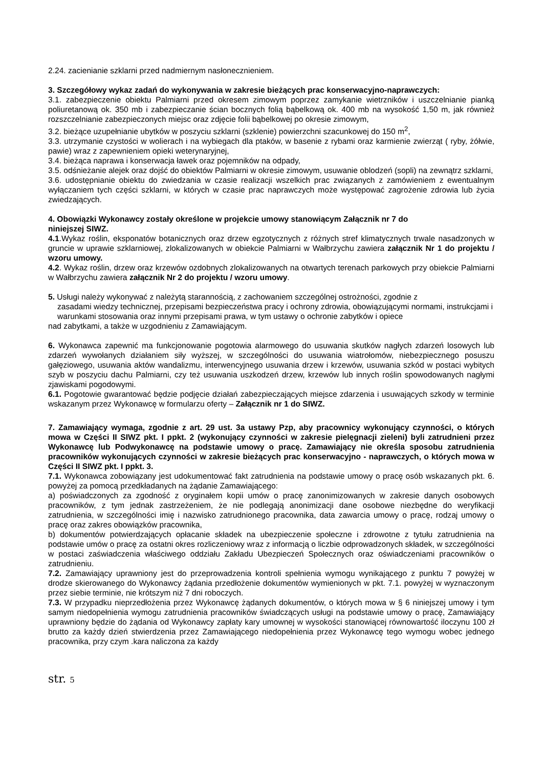2.24. zacienianie szklarni przed nadmiernym nasłonecznieniem.
3. Szczegółowy wykaz zadań do wykonywania w zakresie bieżących prac konserwacyjno-naprawczych:
3.1. zabezpieczenie obiektu Palmiarni przed okresem zimowym poprzez zamykanie wietrzników i uszczelnianie pianką poliuretanową ok. 350 mb i zabezpieczanie ścian bocznych folią bąbelkową ok. 400 mb na wysokość 1,50 m, jak również rozszczelnianie zabezpieczonych miejsc oraz zdjęcie folii bąbelkowej po okresie zimowym,
3.2. bieżące uzupełnianie ubytków w poszyciu szklarni (szklenie) powierzchni szacunkowej do 150 m<sup>2</sup>,
3.3. utrzymanie czystości w wolierach i na wybiegach dla ptaków, w basenie z rybami oraz karmienie zwierząt ( ryby, żółwie, pawie) wraz z zapewnieniem opieki weterynaryjnej,
3.4. bieżąca naprawa i konserwacja ławek oraz pojemników na odpady,
3.5. odśnieżanie alejek oraz dojść do obiektów Palmiarni w okresie zimowym, usuwanie oblodzeń (sopli) na zewnątrz szklarni,
3.6. udostępnianie obiektu do zwiedzania w czasie realizacji wszelkich prac związanych z zamówieniem z ewentualnym wyłączaniem tych części szklarni, w których w czasie prac naprawczych może występować zagrożenie zdrowia lub życia zwiedzających.
4. Obowiązki Wykonawcy zostały określone w projekcie umowy stanowiącym Załącznik nr 7 do
niniejszej SIWZ.
4.1.Wykaz roślin, eksponatów botanicznych oraz drzew egzotycznych z różnych stref klimatycznych trwale nasadzonych w gruncie w uprawie szklarniowej, zlokalizowanych w obiekcie Palmiarni w Wałbrzychu zawiera załącznik Nr 1 do projektu / wzoru umowy.
4.2. Wykaz roślin, drzew oraz krzewów ozdobnych zlokalizowanych na otwartych terenach parkowych przy obiekcie Palmiarni w Wałbrzychu zawiera załącznik Nr 2 do projektu / wzoru umowy.
5. Usługi należy wykonywać z należytą starannością, z zachowaniem szczególnej ostrożności, zgodnie z
zasadami wiedzy technicznej, przepisami bezpieczeństwa pracy i ochrony zdrowia, obowiązującymi normami, instrukcjami i warunkami stosowania oraz innymi przepisami prawa, w tym ustawy o ochronie zabytków i opiece
nad zabytkami, a także w uzgodnieniu z Zamawiającym.
6. Wykonawca zapewnić ma funkcjonowanie pogotowia alarmowego do usuwania skutków nagłych zdarzeń losowych lub zdarzeń wywołanych działaniem siły wyższej, w szczególności do usuwania wiatrołomów, niebezpiecznego posuszu gałęziowego, usuwania aktów wandalizmu, interwencyjnego usuwania drzew i krzewów, usuwania szkód w postaci wybitych szyb w poszyciu dachu Palmiarni, czy też usuwania uszkodzeń drzew, krzewów lub innych roślin spowodowanych nagłymi zjawiskami pogodowymi.
6.1. Pogotowie gwarantować będzie podjęcie działań zabezpieczających miejsce zdarzenia i usuwających szkody w terminie wskazanym przez Wykonawcę w formularzu oferty – Załącznik nr 1 do SIWZ.
7. Zamawiający wymaga, zgodnie z art. 29 ust. 3a ustawy Pzp, aby pracownicy wykonujący czynności, o których mowa w Części II SIWZ pkt. I ppkt. 2 (wykonujący czynności w zakresie pielęgnacji zieleni) byli zatrudnieni przez Wykonawcę lub Podwykonawcę na podstawie umowy o pracę. Zamawiający nie określa sposobu zatrudnienia pracowników wykonujących czynności w zakresie bieżących prac konserwacyjno - naprawczych, o których mowa w Części II SIWZ pkt. I ppkt. 3.
7.1. Wykonawca zobowiązany jest udokumentować fakt zatrudnienia na podstawie umowy o pracę osób wskazanych pkt. 6. powyżej za pomocą przedkładanych na żądanie Zamawiającego:
a) poświadczonych za zgodność z oryginałem kopii umów o pracę zanonimizowanych w zakresie danych osobowych pracowników, z tym jednak zastrzeżeniem, że nie podlegają anonimizacji dane osobowe niezbędne do weryfikacji zatrudnienia, w szczególności imię i nazwisko zatrudnionego pracownika, data zawarcia umowy o pracę, rodzaj umowy o pracę oraz zakres obowiązków pracownika,
b) dokumentów potwierdzających opłacanie składek na ubezpieczenie społeczne i zdrowotne z tytułu zatrudnienia na podstawie umów o pracę za ostatni okres rozliczeniowy wraz z informacją o liczbie odprowadzonych składek, w szczególności w postaci zaświadczenia właściwego oddziału Zakładu Ubezpieczeń Społecznych oraz oświadczeniami pracowników o zatrudnieniu.
7.2. Zamawiający uprawniony jest do przeprowadzenia kontroli spełnienia wymogu wynikającego z punktu 7 powyżej w drodze skierowanego do Wykonawcy żądania przedłożenie dokumentów wymienionych w pkt. 7.1. powyżej w wyznaczonym przez siebie terminie, nie krótszym niż 7 dni roboczych.
7.3. W przypadku nieprzedłożenia przez Wykonawcę żądanych dokumentów, o których mowa w § 6 niniejszej umowy i tym samym niedopełnienia wymogu zatrudnienia pracowników świadczących usługi na podstawie umowy o pracę, Zamawiający uprawniony będzie do żądania od Wykonawcy zapłaty kary umownej w wysokości stanowiącej równowartość iloczynu 100 zł brutto za każdy dzień stwierdzenia przez Zamawiającego niedopełnienia przez Wykonawcę tego wymogu wobec jednego pracownika, przy czym .kara naliczona za każdy
str. 5